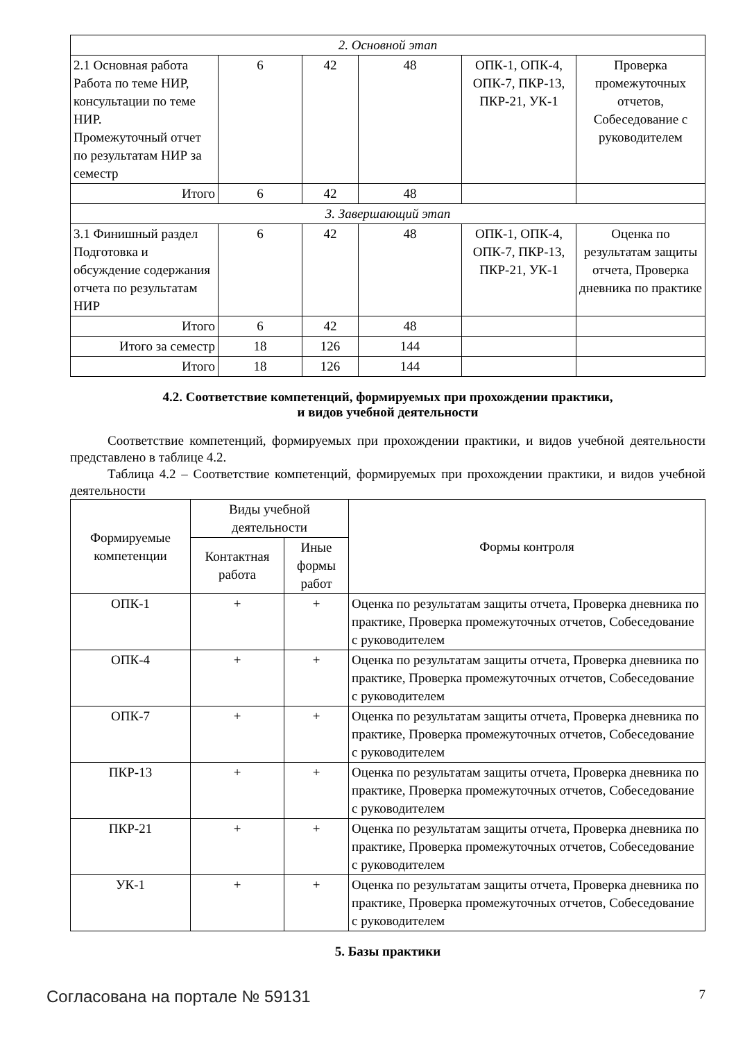| 2. Основной этап | | | | | |
| 2.1 Основная работа Работа по теме НИР, консультации по теме НИР. Промежуточный отчет по результатам НИР за семестр | 6 | 42 | 48 | ОПК-1, ОПК-4, ОПК-7, ПКР-13, ПКР-21, УК-1 | Проверка промежуточных отчетов, Собеседование с руководителем |
| Итого | 6 | 42 | 48 | | |
| 3. Завершающий этап | | | | | |
| 3.1 Финишный раздел Подготовка и обсуждение содержания отчета по результатам НИР | 6 | 42 | 48 | ОПК-1, ОПК-4, ОПК-7, ПКР-13, ПКР-21, УК-1 | Оценка по результатам защиты отчета, Проверка дневника по практике |
| Итого | 6 | 42 | 48 | | |
| Итого за семестр | 18 | 126 | 144 | | |
| Итого | 18 | 126 | 144 | | |
4.2. Соответствие компетенций, формируемых при прохождении практики,
и видов учебной деятельности
Соответствие компетенций, формируемых при прохождении практики, и видов учебной деятельности представлено в таблице 4.2.
Таблица 4.2 – Соответствие компетенций, формируемых при прохождении практики, и видов учебной деятельности
| Формируемые компетенции | Виды учебной деятельности | | Формы контроля |
| --- | --- | --- | --- |
| | Контактная работа | Иные формы работ | |
| ОПК-1 | + | + | Оценка по результатам защиты отчета, Проверка дневника по практике, Проверка промежуточных отчетов, Собеседование с руководителем |
| ОПК-4 | + | + | Оценка по результатам защиты отчета, Проверка дневника по практике, Проверка промежуточных отчетов, Собеседование с руководителем |
| ОПК-7 | + | + | Оценка по результатам защиты отчета, Проверка дневника по практике, Проверка промежуточных отчетов, Собеседование с руководителем |
| ПКР-13 | + | + | Оценка по результатам защиты отчета, Проверка дневника по практике, Проверка промежуточных отчетов, Собеседование с руководителем |
| ПКР-21 | + | + | Оценка по результатам защиты отчета, Проверка дневника по практике, Проверка промежуточных отчетов, Собеседование с руководителем |
| УК-1 | + | + | Оценка по результатам защиты отчета, Проверка дневника по практике, Проверка промежуточных отчетов, Собеседование с руководителем |
5. Базы практики
Согласована на портале № 59131 7